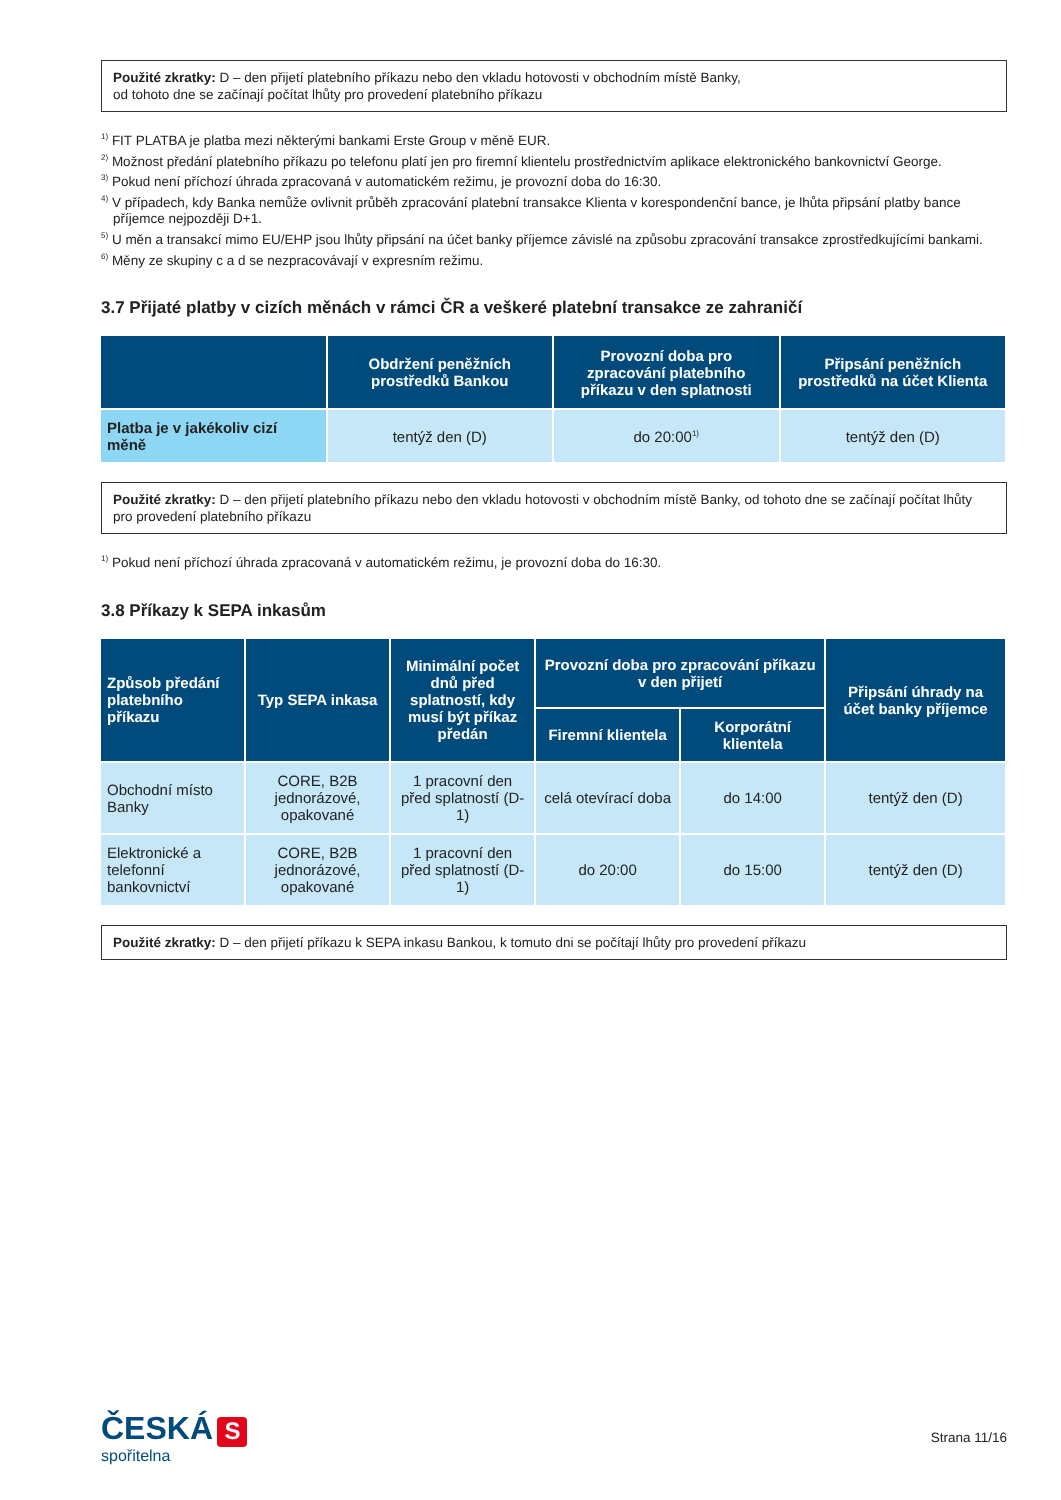Použité zkratky: D – den přijetí platebního příkazu nebo den vkladu hotovosti v obchodním místě Banky,
od tohoto dne se začínají počítat lhůty pro provedení platebního příkazu
<sup>1)</sup> FIT PLATBA je platba mezi některými bankami Erste Group v měně EUR.
<sup>2)</sup> Možnost předání platebního příkazu po telefonu platí jen pro firemní klientelu prostřednictvím aplikace elektronického bankovnictví George.
<sup>3)</sup> Pokud není příchozí úhrada zpracovaná v automatickém režimu, je provozní doba do 16:30.
<sup>4)</sup> V případech, kdy Banka nemůže ovlivnit průběh zpracování platební transakce Klienta v korespondenční bance, je lhůta připsání platby bance příjemce nejpozději D+1.
<sup>5)</sup> U měn a transakcí mimo EU/EHP jsou lhůty připsání na účet banky příjemce závislé na způsobu zpracování transakce zprostředkujícími bankami.
<sup>6)</sup> Měny ze skupiny c a d se nezpracovávají v expresním režimu.
3.7 Přijaté platby v cizích měnách v rámci ČR a veškeré platební transakce ze zahraničí
| | Obdržení peněžních prostředků Bankou | Provozní doba pro zpracování platebního příkazu v den splatnosti | Připsání peněžních prostředků na účet Klienta |
| --- | --- | --- | --- |
| Platba je v jakékoliv cizí měně | tentýž den (D) | do 20:00<sup>1)</sup> | tentýž den (D) |
Použité zkratky: D – den přijetí platebního příkazu nebo den vkladu hotovosti v obchodním místě Banky, od tohoto dne se začínají počítat lhůty pro provedení platebního příkazu
<sup>1)</sup> Pokud není příchozí úhrada zpracovaná v automatickém režimu, je provozní doba do 16:30.
3.8 Příkazy k SEPA inkasům
| Způsob předání platebního příkazu | Typ SEPA inkasa | Minimální počet dnů před splatností, kdy musí být příkaz předán | Provozní doba pro zpracování příkazu v den přijetí | | Připsání úhrady na účet banky příjemce |
| --- | --- | --- | --- | --- | --- |
| | | | Firemní klientela | Korporátní klientela | |
| Obchodní místo Banky | CORE, B2B jednorázové, opakované | 1 pracovní den před splatností (D-1) | celá otevírací doba | do 14:00 | tentýž den (D) |
| Elektronické a telefonní bankovnictví | CORE, B2B jednorázové, opakované | 1 pracovní den před splatností (D-1) | do 20:00 | do 15:00 | tentýž den (D) |
Použité zkratky: D – den přijetí příkazu k SEPA inkasu Bankou, k tomuto dni se počítají lhůty pro provedení příkazu
ČESKÁ S
spořitelna
Strana 11/16